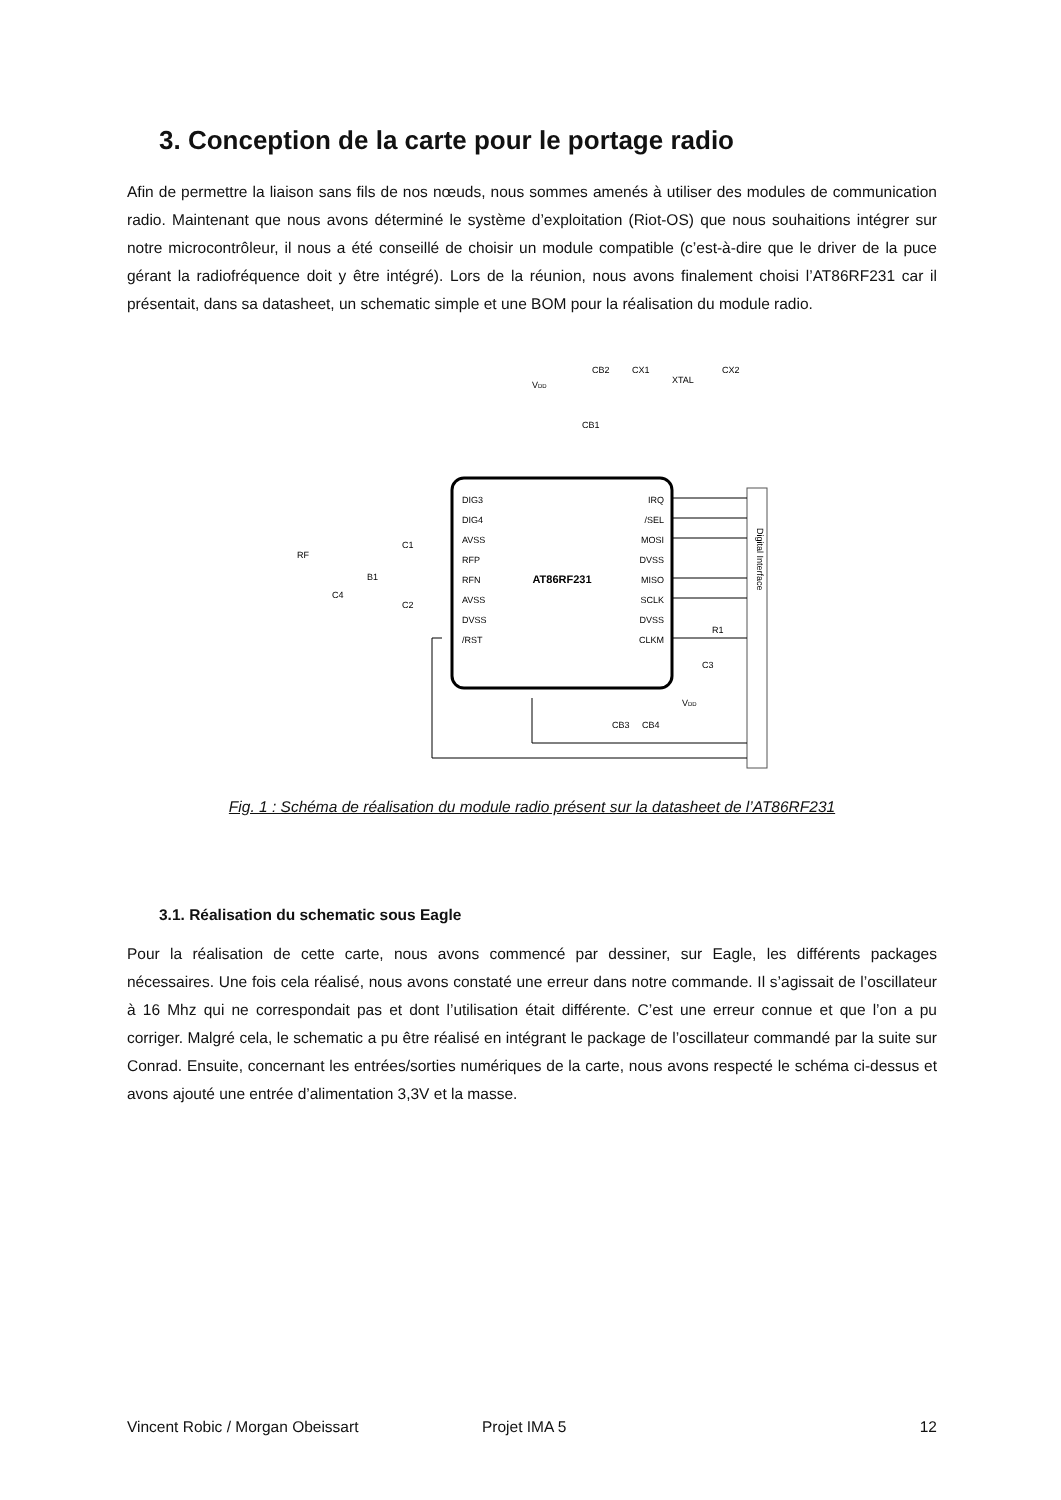3. Conception de la carte pour le portage radio
Afin de permettre la liaison sans fils de nos nœuds, nous sommes amenés à utiliser des modules de communication radio. Maintenant que nous avons déterminé le système d’exploitation (Riot-OS) que nous souhaitions intégrer sur notre microcontrôleur, il nous a été conseillé de choisir un module compatible (c’est-à-dire que le driver de la puce gérant la radiofréquence doit y être intégré). Lors de la réunion, nous avons finalement choisi l’AT86RF231 car il présentait, dans sa datasheet, un schematic simple et une BOM pour la réalisation du module radio.
AT86RF231
DIG3
DIG4
AVSS
RFP
RFN
AVSS
DVSS
/RST
IRQ
/SEL
MOSI
DVSS
MISO
SCLK
DVSS
CLKM
RF
CB2
CX1
XTAL
CX2
CB1
VDD
C1
C2
B1
C4
R1
C3
CB3
CB4
VDD
Digital Interface
Fig. 1 : Schéma de réalisation du module radio présent sur la datasheet de l’AT86RF231
3.1. Réalisation du schematic sous Eagle
Pour la réalisation de cette carte, nous avons commencé par dessiner, sur Eagle, les différents packages nécessaires. Une fois cela réalisé, nous avons constaté une erreur dans notre commande. Il s’agissait de l’oscillateur à 16 Mhz qui ne correspondait pas et dont l’utilisation était différente. C’est une erreur connue et que l’on a pu corriger. Malgré cela, le schematic a pu être réalisé en intégrant le package de l’oscillateur commandé par la suite sur Conrad. Ensuite, concernant les entrées/sorties numériques de la carte, nous avons respecté le schéma ci-dessus et avons ajouté une entrée d’alimentation 3,3V et la masse.
Vincent Robic / Morgan Obeissart Projet IMA 5 12